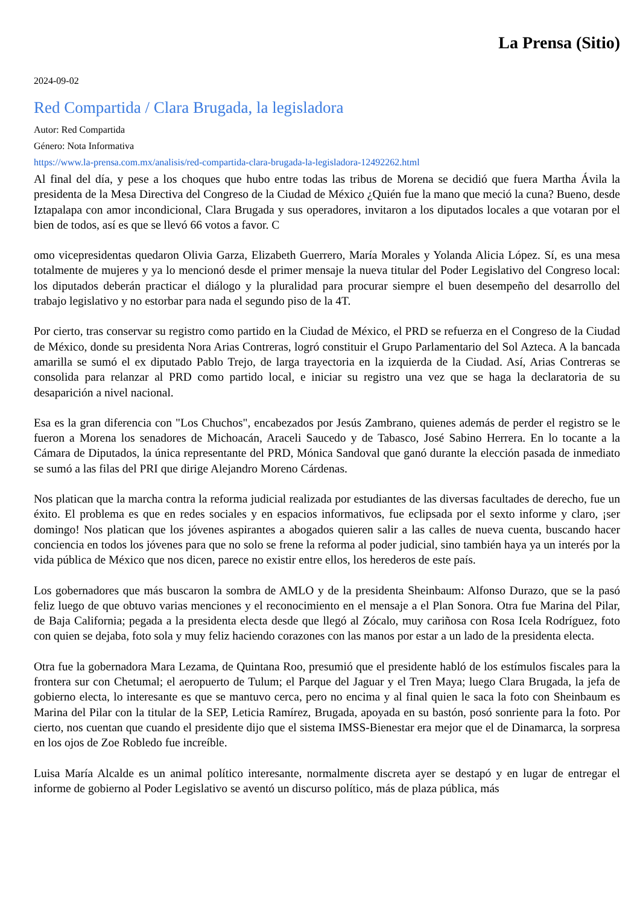La Prensa (Sitio)
2024-09-02
Red Compartida / Clara Brugada, la legisladora
Autor: Red Compartida
Género: Nota Informativa
https://www.la-prensa.com.mx/analisis/red-compartida-clara-brugada-la-legisladora-12492262.html
Al final del día, y pese a los choques que hubo entre todas las tribus de Morena se decidió que fuera Martha Ávila la presidenta de la Mesa Directiva del Congreso de la Ciudad de México ¿Quién fue la mano que meció la cuna? Bueno, desde Iztapalapa con amor incondicional, Clara Brugada y sus operadores, invitaron a los diputados locales a que votaran por el bien de todos, así es que se llevó 66 votos a favor. C
omo vicepresidentas quedaron Olivia Garza, Elizabeth Guerrero, María Morales y Yolanda Alicia López. Sí, es una mesa totalmente de mujeres y ya lo mencionó desde el primer mensaje la nueva titular del Poder Legislativo del Congreso local: los diputados deberán practicar el diálogo y la pluralidad para procurar siempre el buen desempeño del desarrollo del trabajo legislativo y no estorbar para nada el segundo piso de la 4T.
Por cierto, tras conservar su registro como partido en la Ciudad de México, el PRD se refuerza en el Congreso de la Ciudad de México, donde su presidenta Nora Arias Contreras, logró constituir el Grupo Parlamentario del Sol Azteca. A la bancada amarilla se sumó el ex diputado Pablo Trejo, de larga trayectoria en la izquierda de la Ciudad. Así, Arias Contreras se consolida para relanzar al PRD como partido local, e iniciar su registro una vez que se haga la declaratoria de su desaparición a nivel nacional.
Esa es la gran diferencia con "Los Chuchos", encabezados por Jesús Zambrano, quienes además de perder el registro se le fueron a Morena los senadores de Michoacán, Araceli Saucedo y de Tabasco, José Sabino Herrera. En lo tocante a la Cámara de Diputados, la única representante del PRD, Mónica Sandoval que ganó durante la elección pasada de inmediato se sumó a las filas del PRI que dirige Alejandro Moreno Cárdenas.
Nos platican que la marcha contra la reforma judicial realizada por estudiantes de las diversas facultades de derecho, fue un éxito. El problema es que en redes sociales y en espacios informativos, fue eclipsada por el sexto informe y claro, ¡ser domingo! Nos platican que los jóvenes aspirantes a abogados quieren salir a las calles de nueva cuenta, buscando hacer conciencia en todos los jóvenes para que no solo se frene la reforma al poder judicial, sino también haya ya un interés por la vida pública de México que nos dicen, parece no existir entre ellos, los herederos de este país.
Los gobernadores que más buscaron la sombra de AMLO y de la presidenta Sheinbaum: Alfonso Durazo, que se la pasó feliz luego de que obtuvo varias menciones y el reconocimiento en el mensaje a el Plan Sonora. Otra fue Marina del Pilar, de Baja California; pegada a la presidenta electa desde que llegó al Zócalo, muy cariñosa con Rosa Icela Rodríguez, foto con quien se dejaba, foto sola y muy feliz haciendo corazones con las manos por estar a un lado de la presidenta electa.
Otra fue la gobernadora Mara Lezama, de Quintana Roo, presumió que el presidente habló de los estímulos fiscales para la frontera sur con Chetumal; el aeropuerto de Tulum; el Parque del Jaguar y el Tren Maya; luego Clara Brugada, la jefa de gobierno electa, lo interesante es que se mantuvo cerca, pero no encima y al final quien le saca la foto con Sheinbaum es Marina del Pilar con la titular de la SEP, Leticia Ramírez, Brugada, apoyada en su bastón, posó sonriente para la foto. Por cierto, nos cuentan que cuando el presidente dijo que el sistema IMSS-Bienestar era mejor que el de Dinamarca, la sorpresa en los ojos de Zoe Robledo fue increíble.
Luisa María Alcalde es un animal político interesante, normalmente discreta ayer se destapó y en lugar de entregar el informe de gobierno al Poder Legislativo se aventó un discurso político, más de plaza pública, más